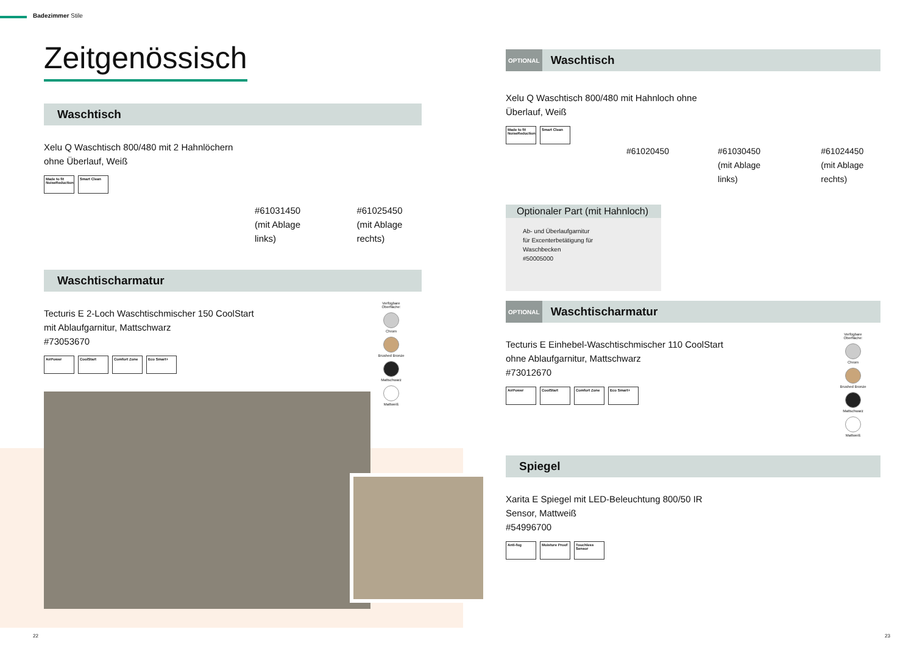Badezimmer Stile
Zeitgenössisch
Waschtisch
Xelu Q Waschtisch 800/480 mit 2 Hahnlöchern
ohne Überlauf, Weiß
Made to fit NoiseReduction Smart Clean
#61031450
(mit Ablage links)
#61025450
(mit Ablage rechts)
Waschtischarmatur
Tecturis E 2-Loch Waschtischmischer 150 CoolStart
mit Ablaufgarnitur, Mattschwarz
#73053670
AirPower CoolStart Comfort Zone Eco Smart+
Verfügbare Oberfläche:
Chrom
Brushed Bronze
Mattschwarz
Mattweiß
OPTIONAL Waschtisch
Xelu Q Waschtisch 800/480 mit Hahnloch ohne
Überlauf, Weiß
Made to fit NoiseReduction Smart Clean
#61020450 #61030450
(mit Ablage links)
#61024450
(mit Ablage rechts)
Optionaler Part (mit Hahnloch)
Ab- und Überlaufgarnitur
für Excenterbetätigung für
Waschbecken
#50005000
OPTIONAL Waschtischarmatur
Tecturis E Einhebel-Waschtischmischer 110 CoolStart
ohne Ablaufgarnitur, Mattschwarz
#73012670
AirPower CoolStart Comfort Zone Eco Smart+
Verfügbare Oberfläche:
Chrom
Brushed Bronze
Mattschwarz
Mattweiß
Spiegel
Xarita E Spiegel mit LED-Beleuchtung 800/50 IR
Sensor, Mattweiß
#54996700
Anti-fog Moisture Proof Touchless Sensor
22 23